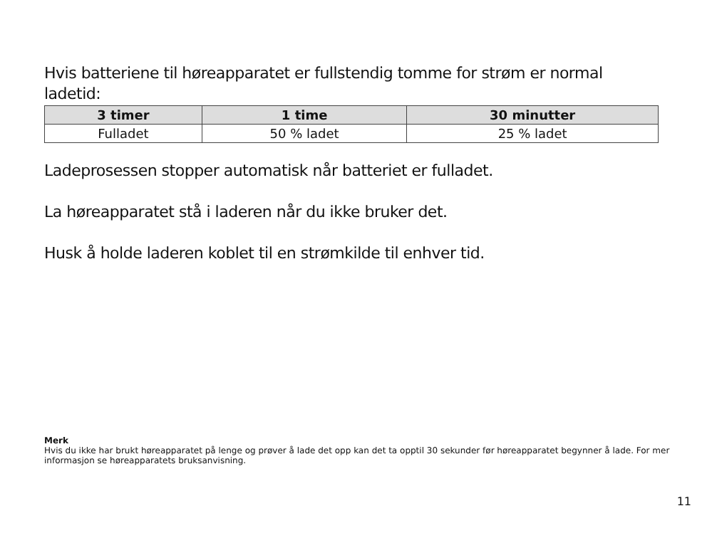Hvis batteriene til høreapparatet er fullstendig tomme for strøm er normal ladetid:
| 3 timer | 1 time | 30 minutter |
| --- | --- | --- |
| Fulladet | 50 % ladet | 25 % ladet |
Ladeprosessen stopper automatisk når batteriet er fulladet.
La høreapparatet stå i laderen når du ikke bruker det.
Husk å holde laderen koblet til en strømkilde til enhver tid.
Merk
Hvis du ikke har brukt høreapparatet på lenge og prøver å lade det opp kan det ta opptil 30 sekunder før høreapparatet begynner å lade. For mer informasjon se høreapparatets bruksanvisning.
11